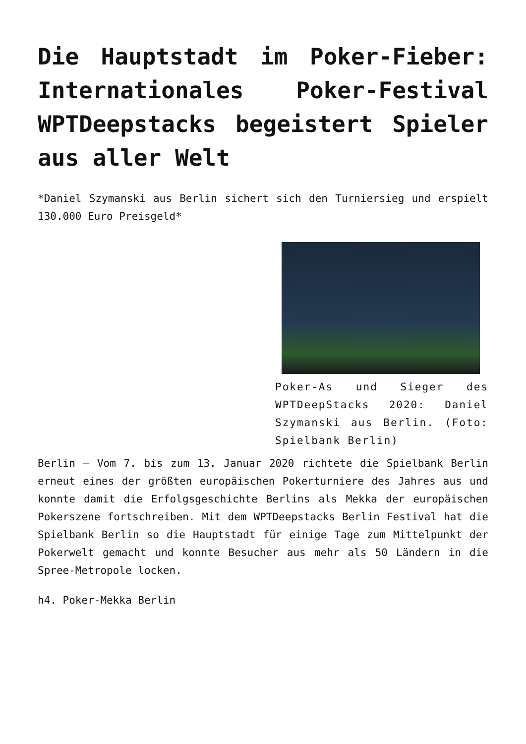Die Hauptstadt im Poker-Fieber: Internationales Poker-Festival WPTDeepstacks begeistert Spieler aus aller Welt
*Daniel Szymanski aus Berlin sichert sich den Turniersieg und erspielt 130.000 Euro Preisgeld*
Poker-As und Sieger des WPTDeepStacks 2020: Daniel Szymanski aus Berlin. (Foto: Spielbank Berlin)
Berlin – Vom 7. bis zum 13. Januar 2020 richtete die Spielbank Berlin erneut eines der größten europäischen Pokerturniere des Jahres aus und konnte damit die Erfolgsgeschichte Berlins als Mekka der europäischen Pokerszene fortschreiben. Mit dem WPTDeepstacks Berlin Festival hat die Spielbank Berlin so die Hauptstadt für einige Tage zum Mittelpunkt der Pokerwelt gemacht und konnte Besucher aus mehr als 50 Ländern in die Spree-Metropole locken.
h4. Poker-Mekka Berlin